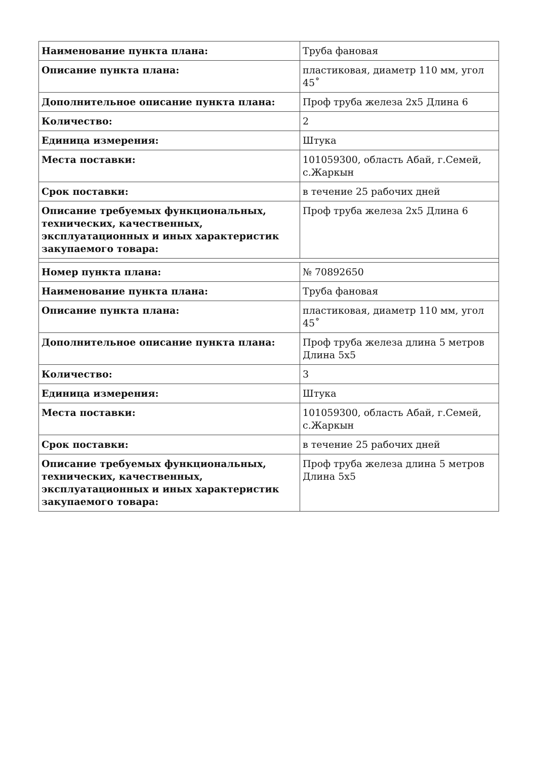| Наименование пункта плана: | Труба фановая |
| Описание пункта плана: | пластиковая, диаметр 110 мм, угол 45˚ |
| Дополнительное описание пункта плана: | Проф труба железа 2х5 Длина 6 |
| Количество: | 2 |
| Единица измерения: | Штука |
| Места поставки: | 101059300, область Абай, г.Семей, с.Жаркын |
| Срок поставки: | в течение 25 рабочих дней |
| Описание требуемых функциональных, технических, качественных, эксплуатационных и иных характеристик закупаемого товара: | Проф труба железа 2х5 Длина 6 |
| Номер пункта плана: | № 70892650 |
| Наименование пункта плана: | Труба фановая |
| Описание пункта плана: | пластиковая, диаметр 110 мм, угол 45˚ |
| Дополнительное описание пункта плана: | Проф труба железа длина 5 метров Длина 5х5 |
| Количество: | 3 |
| Единица измерения: | Штука |
| Места поставки: | 101059300, область Абай, г.Семей, с.Жаркын |
| Срок поставки: | в течение 25 рабочих дней |
| Описание требуемых функциональных, технических, качественных, эксплуатационных и иных характеристик закупаемого товара: | Проф труба железа длина 5 метров Длина 5х5 |